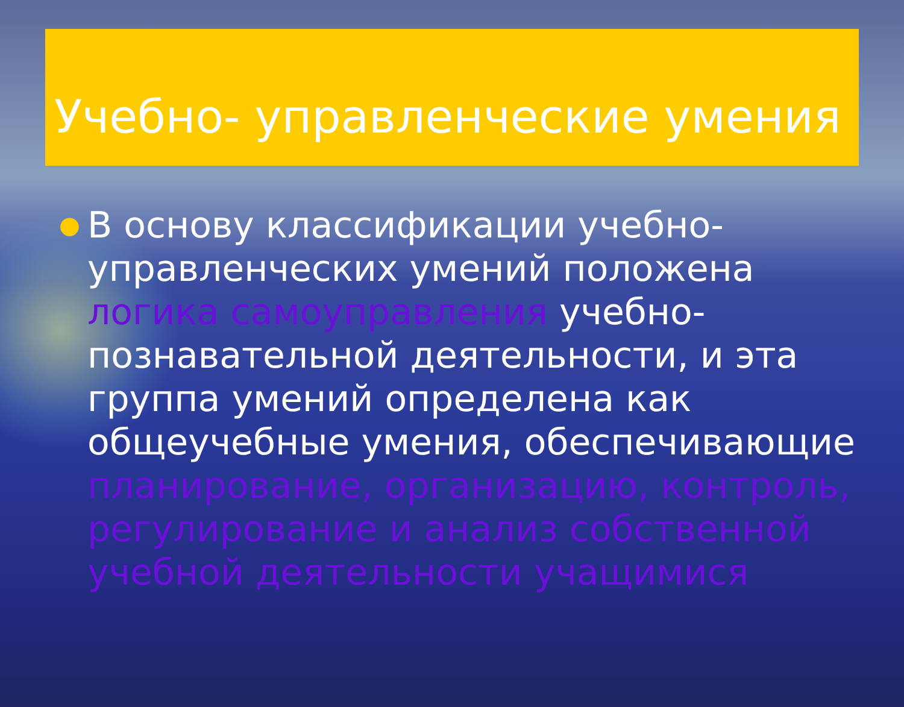Учебно- управленческие умения
●
В основу классификации учебно-управленческих умений положена логика самоуправления учебно-познавательной деятельности, и эта группа умений определена как общеучебные умения, обеспечивающие планирование, организацию, контроль, регулирование и анализ собственной учебной деятельности учащимися